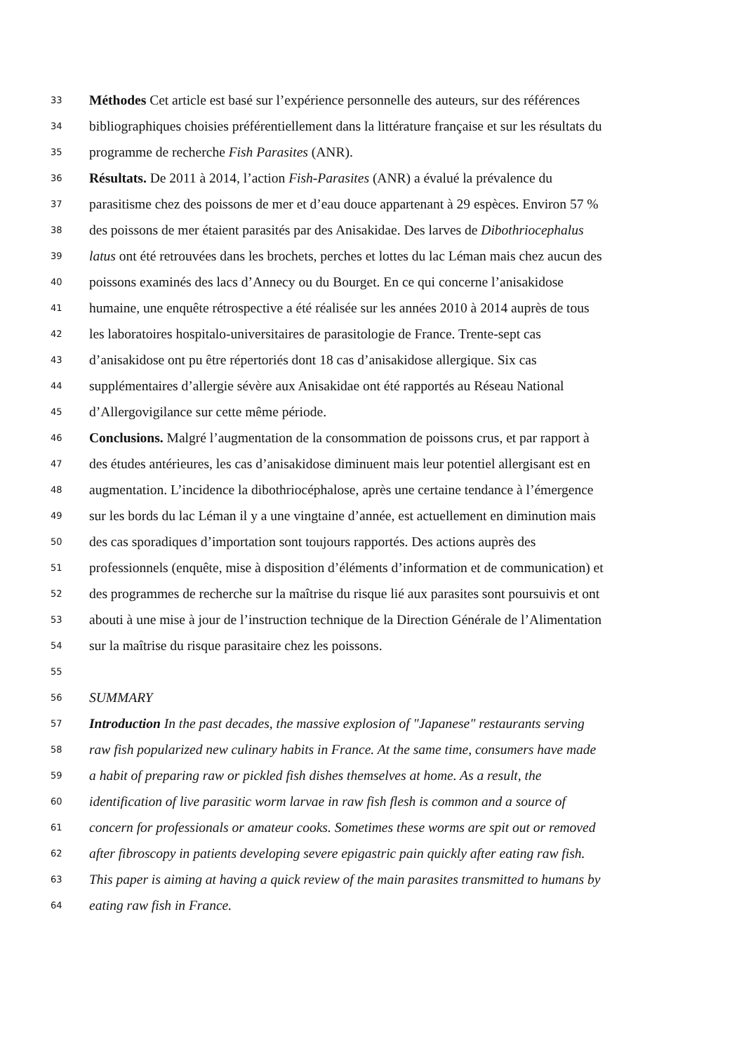33 Méthodes Cet article est basé sur l’expérience personnelle des auteurs, sur des références
34 bibliographiques choisies préférentiellement dans la littérature française et sur les résultats du
35 programme de recherche Fish Parasites (ANR).
36 Résultats. De 2011 à 2014, l’action Fish-Parasites (ANR) a évalué la prévalence du
37 parasitisme chez des poissons de mer et d’eau douce appartenant à 29 espèces. Environ 57 %
38 des poissons de mer étaient parasités par des Anisakidae. Des larves de Dibothriocephalus
39 latus ont été retrouvées dans les brochets, perches et lottes du lac Léman mais chez aucun des
40 poissons examinés des lacs d’Annecy ou du Bourget. En ce qui concerne l’anisakidose
41 humaine, une enquête rétrospective a été réalisée sur les années 2010 à 2014 auprès de tous
42 les laboratoires hospitalo-universitaires de parasitologie de France. Trente-sept cas
43 d’anisakidose ont pu être répertoriés dont 18 cas d’anisakidose allergique. Six cas
44 supplémentaires d’allergie sévère aux Anisakidae ont été rapportés au Réseau National
45 d’Allergovigilance sur cette même période.
46 Conclusions. Malgré l’augmentation de la consommation de poissons crus, et par rapport à
47 des études antérieures, les cas d’anisakidose diminuent mais leur potentiel allergisant est en
48 augmentation. L’incidence la dibothriocéphalose, après une certaine tendance à l’émergence
49 sur les bords du lac Léman il y a une vingtaine d’année, est actuellement en diminution mais
50 des cas sporadiques d’importation sont toujours rapportés. Des actions auprès des
51 professionnels (enquête, mise à disposition d’éléments d’information et de communication) et
52 des programmes de recherche sur la maîtrise du risque lié aux parasites sont poursuivis et ont
53 abouti à une mise à jour de l’instruction technique de la Direction Générale de l’Alimentation
54 sur la maîtrise du risque parasitaire chez les poissons.
55
56 SUMMARY
57 Introduction In the past decades, the massive explosion of "Japanese" restaurants serving
58 raw fish popularized new culinary habits in France. At the same time, consumers have made
59 a habit of preparing raw or pickled fish dishes themselves at home. As a result, the
60 identification of live parasitic worm larvae in raw fish flesh is common and a source of
61 concern for professionals or amateur cooks. Sometimes these worms are spit out or removed
62 after fibroscopy in patients developing severe epigastric pain quickly after eating raw fish.
63 This paper is aiming at having a quick review of the main parasites transmitted to humans by
64 eating raw fish in France.